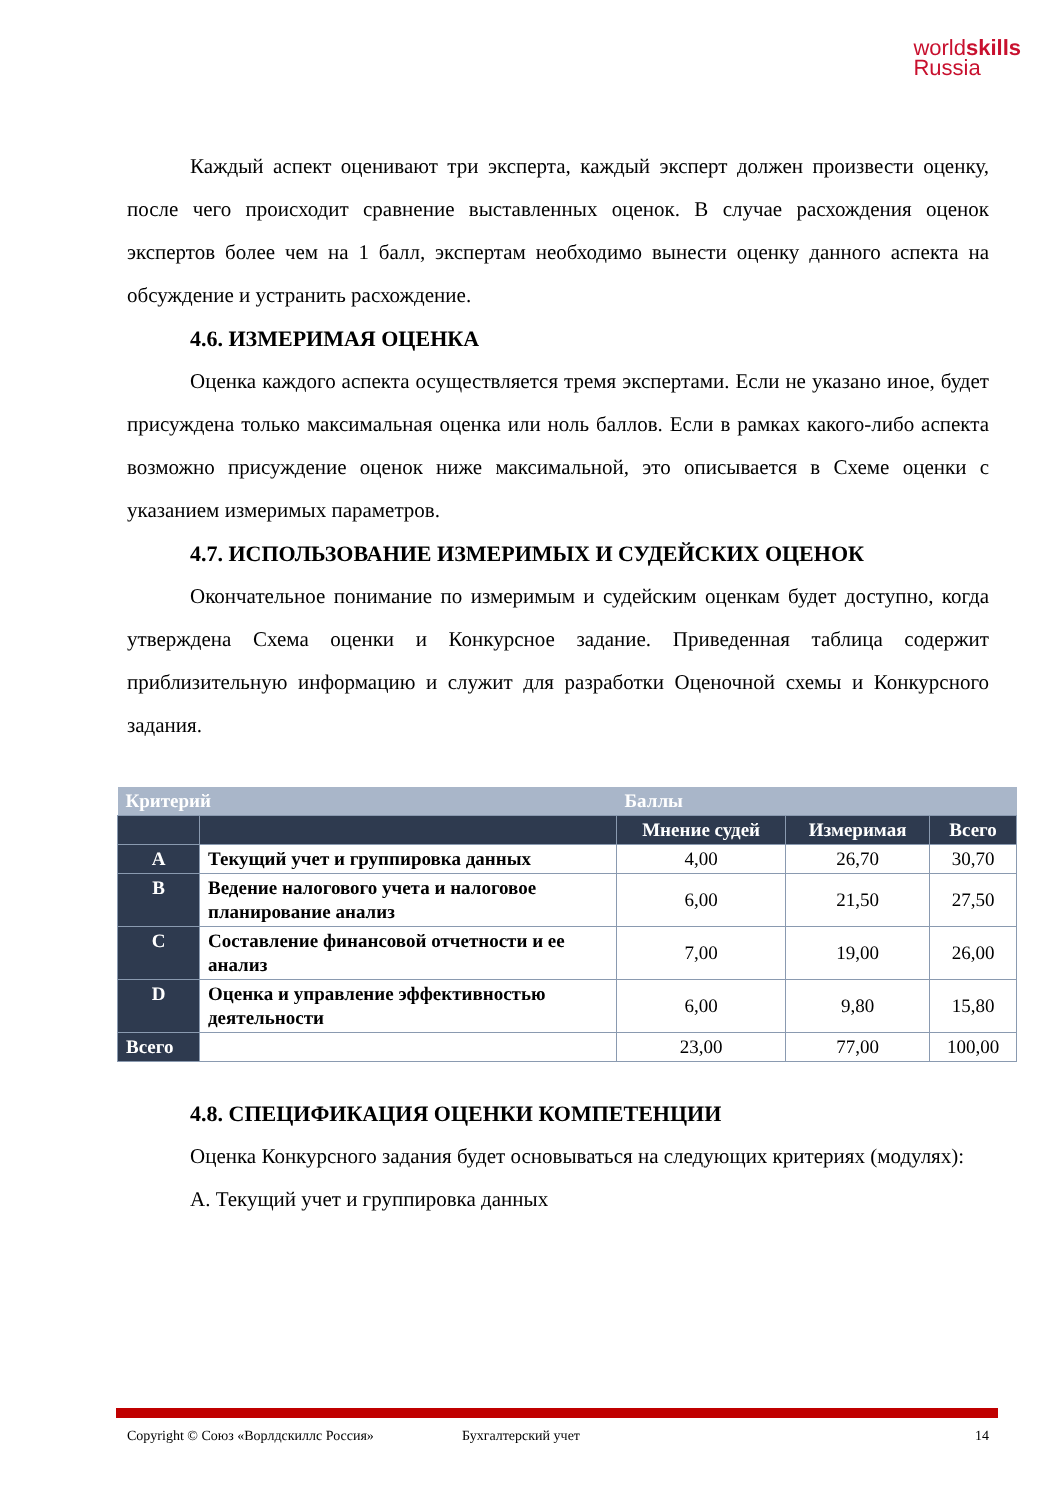worldskills
Russia
Каждый аспект оценивают три эксперта, каждый эксперт должен произвести оценку, после чего происходит сравнение выставленных оценок. В случае расхождения оценок экспертов более чем на 1 балл, экспертам необходимо вынести оценку данного аспекта на обсуждение и устранить расхождение.
4.6. ИЗМЕРИМАЯ ОЦЕНКА
Оценка каждого аспекта осуществляется тремя экспертами. Если не указано иное, будет присуждена только максимальная оценка или ноль баллов. Если в рамках какого-либо аспекта возможно присуждение оценок ниже максимальной, это описывается в Схеме оценки с указанием измеримых параметров.
4.7. ИСПОЛЬЗОВАНИЕ ИЗМЕРИМЫХ И СУДЕЙСКИХ ОЦЕНОК
Окончательное понимание по измеримым и судейским оценкам будет доступно, когда утверждена Схема оценки и Конкурсное задание. Приведенная таблица содержит приблизительную информацию и служит для разработки Оценочной схемы и Конкурсного задания.
| Критерий | | Баллы | | |
| --- | --- | --- | --- | --- |
| | | Мнение судей | Измеримая | Всего |
| A | Текущий учет и группировка данных | 4,00 | 26,70 | 30,70 |
| B | Ведение налогового учета и налоговое планирование анализ | 6,00 | 21,50 | 27,50 |
| C | Составление финансовой отчетности и ее анализ | 7,00 | 19,00 | 26,00 |
| D | Оценка и управление эффективностью деятельности | 6,00 | 9,80 | 15,80 |
| Всего | | 23,00 | 77,00 | 100,00 |
4.8. СПЕЦИФИКАЦИЯ ОЦЕНКИ КОМПЕТЕНЦИИ
Оценка Конкурсного задания будет основываться на следующих критериях (модулях):
А. Текущий учет и группировка данных
Copyright © Союз «Ворлдскиллс Россия» Бухгалтерский учет 14